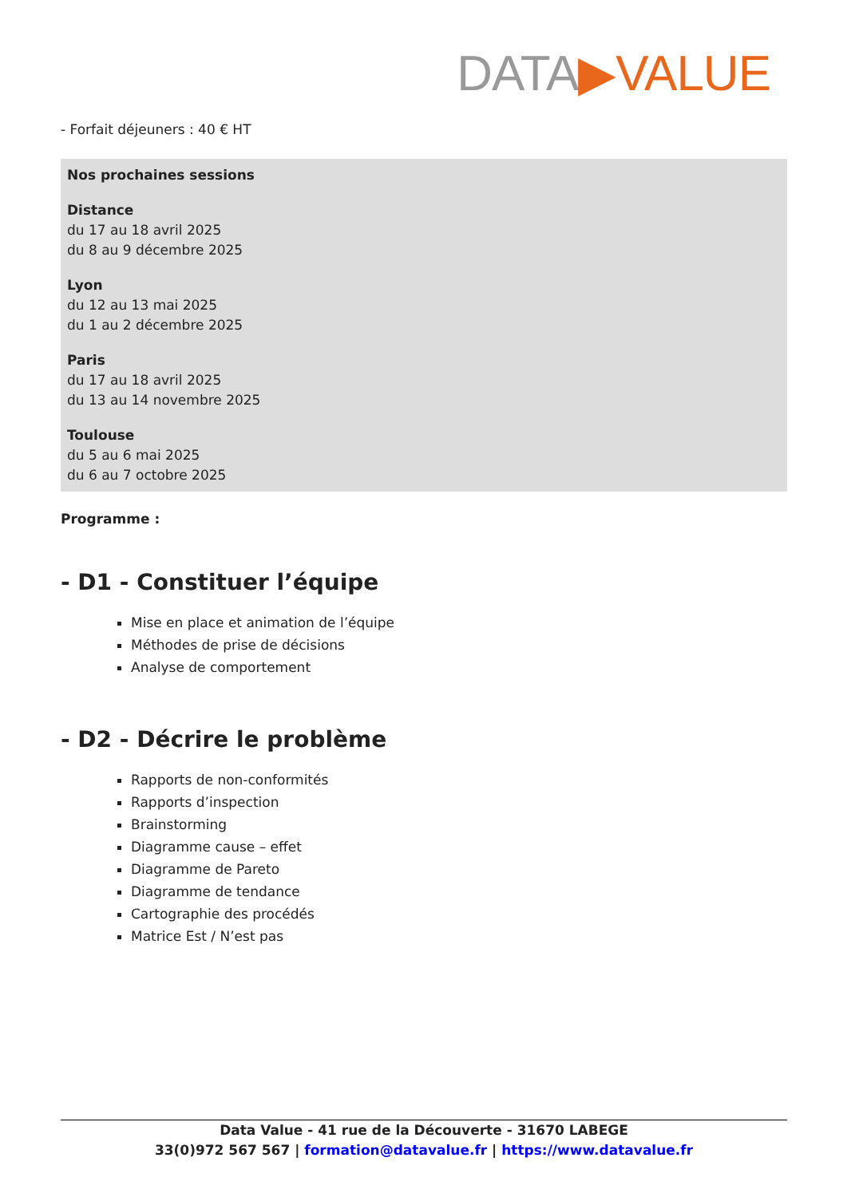DATA▶VALUE
- Forfait déjeuners : 40 € HT
Nos prochaines sessions
Distance
du 17 au 18 avril 2025
du 8 au 9 décembre 2025
Lyon
du 12 au 13 mai 2025
du 1 au 2 décembre 2025
Paris
du 17 au 18 avril 2025
du 13 au 14 novembre 2025
Toulouse
du 5 au 6 mai 2025
du 6 au 7 octobre 2025
Programme :
- D1 - Constituer l’équipe
Mise en place et animation de l’équipe
Méthodes de prise de décisions
Analyse de comportement
- D2 - Décrire le problème
Rapports de non-conformités
Rapports d’inspection
Brainstorming
Diagramme cause – effet
Diagramme de Pareto
Diagramme de tendance
Cartographie des procédés
Matrice Est / N’est pas
Data Value - 41 rue de la Découverte - 31670 LABEGE
33(0)972 567 567 | formation@datavalue.fr | https://www.datavalue.fr